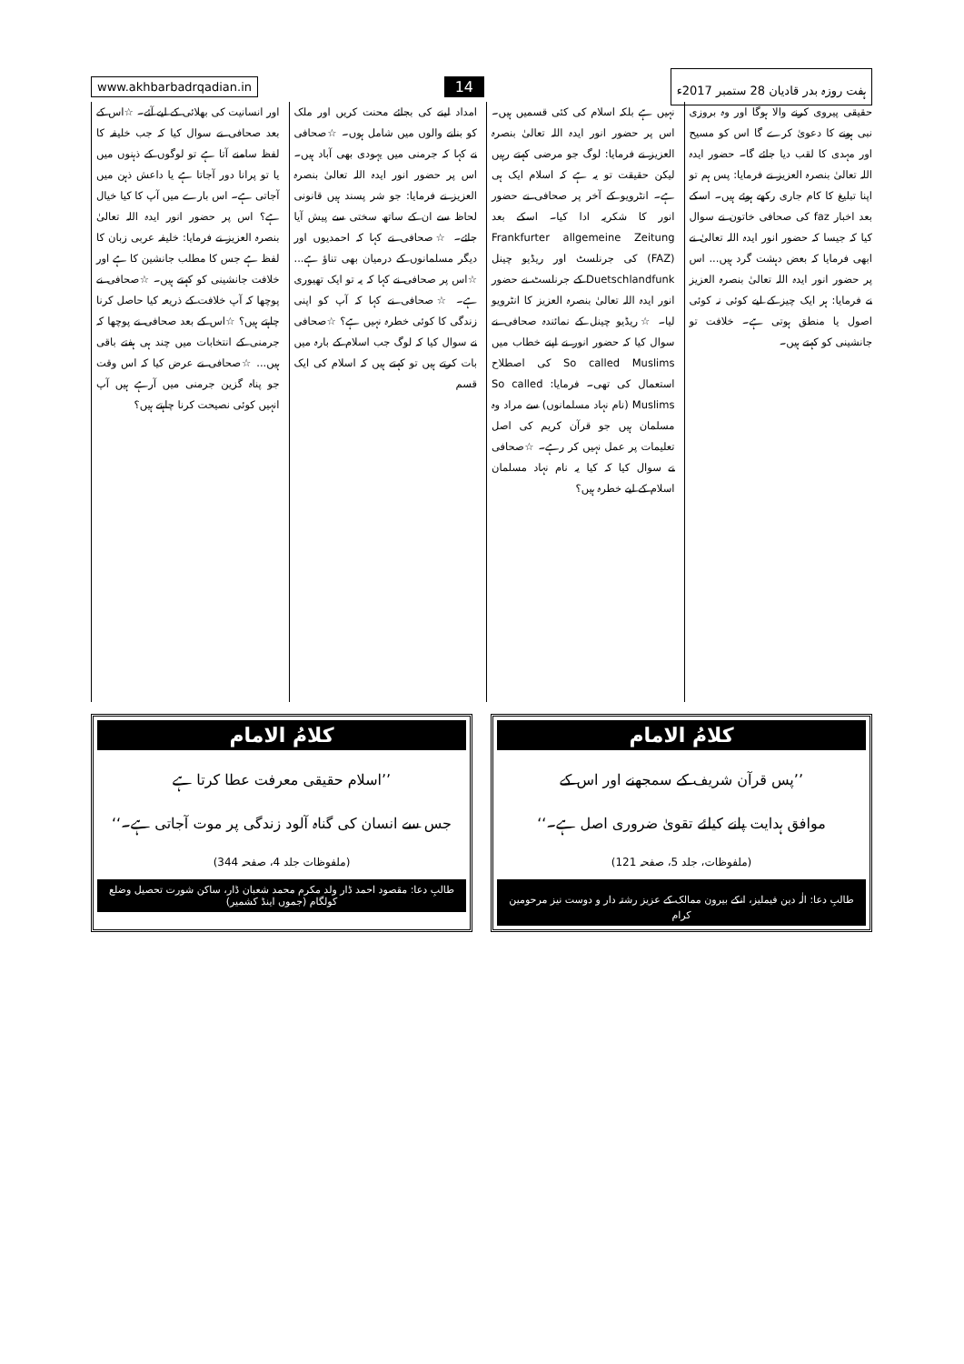www.akhbarbadrqadian.in 14 ہفت روزہ بدر قادیان 28 ستمبر 2017ء
اور انسانیت کی بھلائی کے لیے آئے۔ ☆اس کے بعد صحافی نے سوال کیا کہ جب خلیفہ کا لفظ سامنے آتا ہے تو لوگوں کے ذہنوں میں یا تو پرانا دور آجاتا ہے یا داعش ذہن میں آجاتی ہے۔ اس بارے میں آپ کا کیا خیال ہے؟ اس پر حضور انور ایدہ اللہ تعالیٰ بنصرہ العزیز نے فرمایا: خلیفہ عربی زبان کا لفظ ہے جس کا مطلب جانشین کا ہے اور خلافت جانشینی کو کہتے ہیں۔ ☆صحافی نے پوچھا کہ آپ خلافت کے ذریعہ کیا حاصل کرنا چاہتے ہیں؟ ☆اس کے بعد صحافی نے پوچھا کہ جرمنی کے انتخابات میں چند ہی ہفتے باقی ہیں... ☆صحافی نے عرض کیا کہ اس وقت جو پناہ گزین جرمنی میں آرہے ہیں آپ انہیں کوئی نصیحت کرنا چاہتے ہیں؟
امداد لینے کی بجائے محنت کریں اور ملک کو بنانے والوں میں شامل ہوں۔ ☆صحافی نے کہا کہ جرمنی میں یہودی بھی آباد ہیں۔ اس پر حضور انور ایدہ اللہ تعالیٰ بنصرہ العزیز نے فرمایا: جو شر پسند ہیں قانونی لحاظ سے ان کے ساتھ سختی سے پیش آیا جائے۔ ☆صحافی نے کہا کہ احمدیوں اور دیگر مسلمانوں کے درمیان بھی تناؤ ہے... ☆اس پر صحافی نے کہا کہ یہ تو ایک تھیوری ہے۔ ☆صحافی نے کہا کہ آپ کو اپنی زندگی کا کوئی خطرہ نہیں ہے؟ ☆صحافی نے سوال کیا کہ لوگ جب اسلام کے بارہ میں بات کرتے ہیں تو کہتے ہیں کہ اسلام کی ایک قسم
نہیں ہے بلکہ اسلام کی کئی قسمیں ہیں۔ اس پر حضور انور ایدہ اللہ تعالیٰ بنصرہ العزیز نے فرمایا: لوگ جو مرضی کہتے رہیں لیکن حقیقت تو یہ ہے کہ اسلام ایک ہی ہے۔ انٹرویو کے آخر پر صحافی نے حضور انور کا شکریہ ادا کیا۔ اسکے بعد Frankfurter allgemeine Zeitung (FAZ) کی جرنلسٹ اور ریڈیو چینل Duetschlandfunk کے جرنلسٹ نے حضور انور ایدہ اللہ تعالیٰ بنصرہ العزیز کا انٹرویو لیا۔ ☆ریڈیو چینل کے نمائندہ صحافی نے سوال کیا کہ حضور انور نے اپنے خطاب میں So called Muslims کی اصطلاح استعمال کی تھی۔ فرمایا: So called Muslims (نام نہاد مسلمانوں) سے مراد وہ مسلمان ہیں جو قرآن کریم کی اصل تعلیمات پر عمل نہیں کر رہے۔ ☆صحافی نے سوال کیا کہ کیا یہ نام نہاد مسلمان اسلام کے لیے خطرہ ہیں؟
حقیقی پیروی کرنے والا ہوگا اور وہ بروزی نبی ہونے کا دعویٰ کرے گا اس کو مسیح اور مہدی کا لقب دیا جائے گا۔ حضور ایدہ اللہ تعالیٰ بنصرہ العزیز نے فرمایا: پس ہم تو اپنا تبلیغ کا کام جاری رکھے ہوئے ہیں۔ اسکے بعد اخبار faz کی صحافی خاتون نے سوال کیا کہ جیسا کہ حضور انور ایدہ اللہ تعالیٰ نے ابھی فرمایا کہ بعض دہشت گرد ہیں... اس پر حضور انور ایدہ اللہ تعالیٰ بنصرہ العزیز نے فرمایا: ہر ایک چیز کے لیے کوئی نہ کوئی اصول یا منطق ہوتی ہے۔ خلافت تو جانشینی کو کہتے ہیں۔
کلامُ الامام
’’اسلام حقیقی معرفت عطا کرتا ہے
جس سے انسان کی گناہ آلود زندگی پر موت آجاتی ہے۔‘‘
(ملفوظات جلد 4، صفحہ 344)
طالبِ دعا: مقصود احمد ڈار ولد مکرم محمد شعبان ڈار، ساکن شورت تحصیل وضلع کولگام (جموں اینڈ کشمیر)
کلامُ الامام
’’پس قرآن شریف کے سمجھنے اور اس کے
موافق ہدایت پانے کیلئے تقویٰ ضروری اصل ہے۔‘‘
(ملفوظات، جلد 5، صفحہ 121)
طالبِ دعا: الٰہ دین فیملیز، انکے بیرون ممالک کے عزیز رشتہ دار و دوست نیز مرحومین کرام